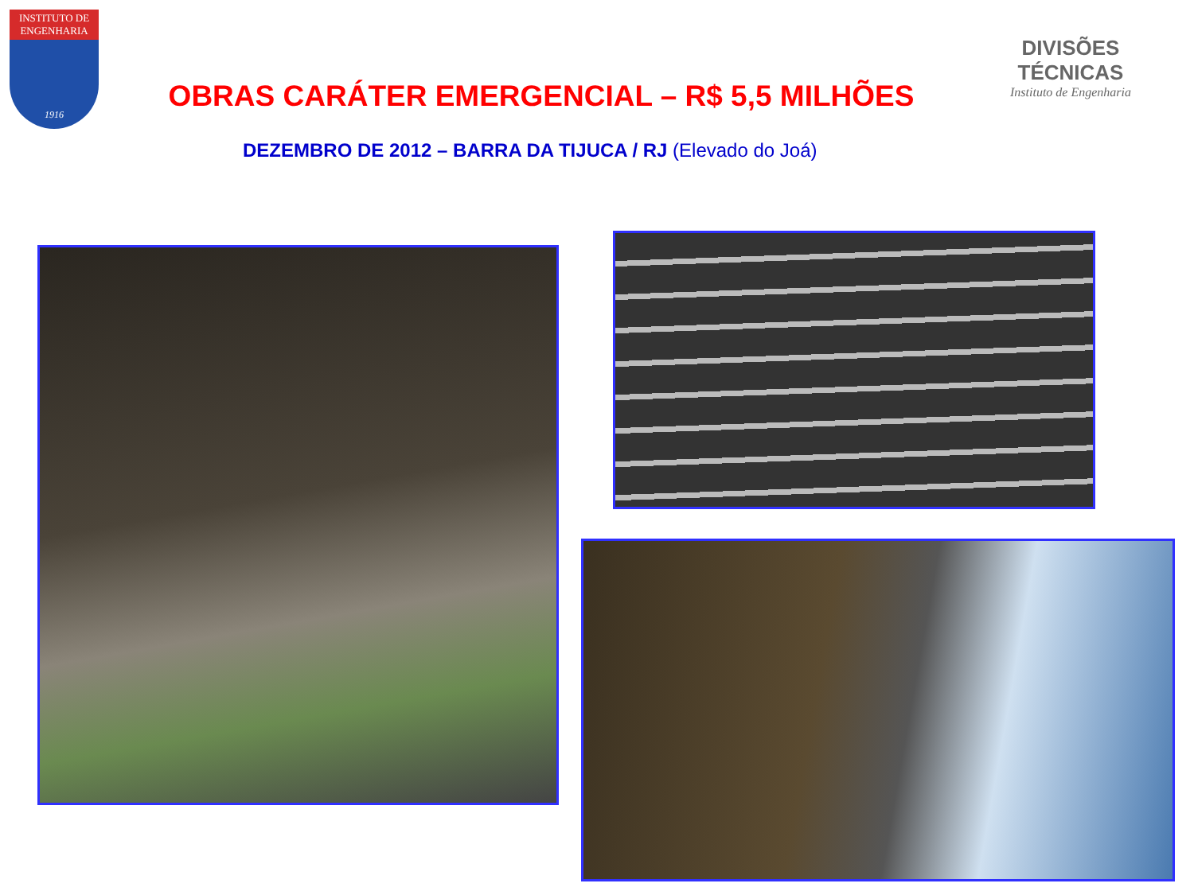INSTITUTO DE ENGENHARIA
1916
DIVISÕES TÉCNICAS
Instituto de Engenharia
OBRAS CARÁTER EMERGENCIAL – R$ 5,5 MILHÕES
DEZEMBRO DE 2012 – BARRA DA TIJUCA / RJ (Elevado do Joá)